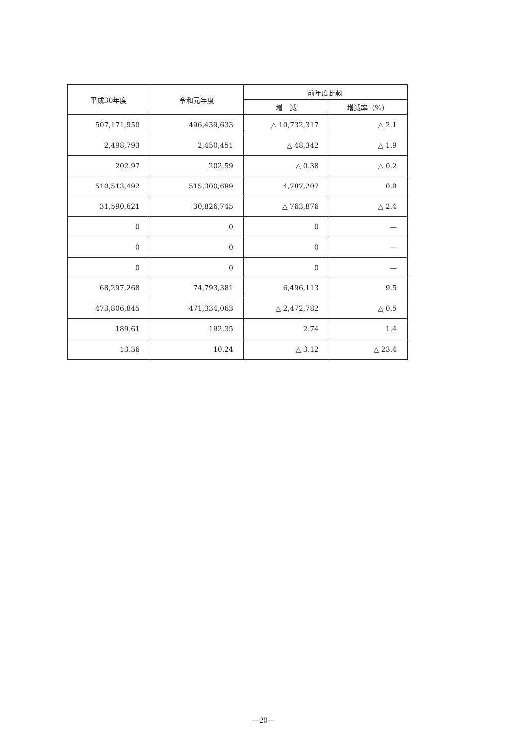| 平成30年度 | 令和元年度 | 前年度比較 | |
| --- | --- | --- | --- |
| | | 増 減 | 増減率（%） |
| 507,171,950 | 496,439,633 | △ 10,732,317 | △ 2.1 |
| 2,498,793 | 2,450,451 | △ 48,342 | △ 1.9 |
| 202.97 | 202.59 | △ 0.38 | △ 0.2 |
| 510,513,492 | 515,300,699 | 4,787,207 | 0.9 |
| 31,590,621 | 30,826,745 | △ 763,876 | △ 2.4 |
| 0 | 0 | 0 | — |
| 0 | 0 | 0 | — |
| 0 | 0 | 0 | — |
| 68,297,268 | 74,793,381 | 6,496,113 | 9.5 |
| 473,806,845 | 471,334,063 | △ 2,472,782 | △ 0.5 |
| 189.61 | 192.35 | 2.74 | 1.4 |
| 13.36 | 10.24 | △ 3.12 | △ 23.4 |
—20—